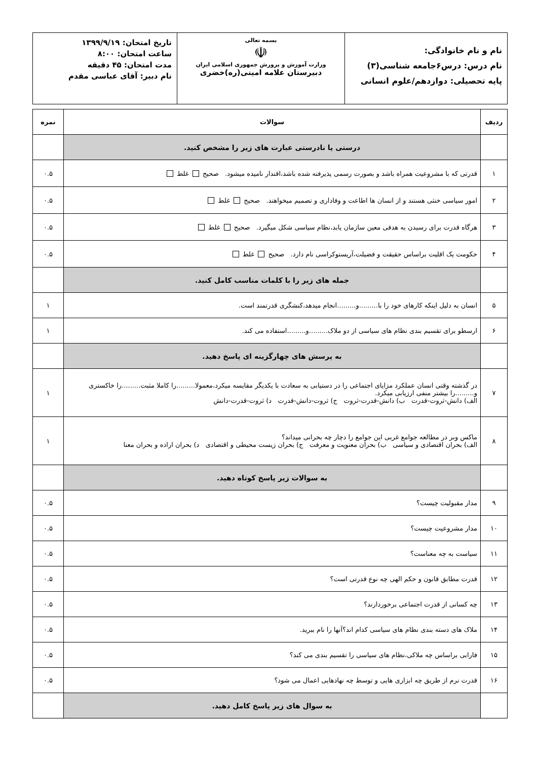| نام و نام خانوادگی: نام درس: درس۶جامعه شناسی(۳) پایه تحصیلی: دوازدهم/علوم انسانی | بسمه تعالی ☫ وزارت آموزش و پرورش جمهوری اسلامی ایران دبیرستان علامه امینی(ره)خضری | تاریخ امتحان: ۱۳۹۹/۹/۱۹ ساعت امتحان: ۸:۰۰ مدت امتحان: ۴۵ دقیقه نام دبیر: آقای عباسی مقدم |
| ردیف | سوالات | نمره |
| --- | --- | --- |
| | درستی یا نادرستی عبارت های زیر را مشخص کنید. | |
| ۱ | قدرتی که با مشروعیت همراه باشد و بصورت رسمی پذیرفته شده باشد،اقتدار نامیده میشود. صحیح غلط | ۰.۵ |
| ۲ | امور سیاسی خنثی هستند و از انسان ها اطاعت و وفاداری و تصمیم میخواهند. صحیح غلط | ۰.۵ |
| ۳ | هرگاه قدرت برای رسیدن به هدفی معین سازمان یابد،نظام سیاسی شکل میگیرد. صحیح غلط | ۰.۵ |
| ۴ | حکومت یک اقلیت براساس حقیقت و فضیلت،آریستوکراسی نام دارد. صحیح غلط | ۰.۵ |
| | جمله های زیر را با کلمات مناسب کامل کنید. | |
| ۵ | انسان به دلیل اینکه کارهای خود را با.........و.........انجام میدهد،کنشگری قدرتمند است. | ۱ |
| ۶ | ارسطو برای تقسیم بندی نظام های سیاسی از دو ملاک.........و.........استفاده می کند. | ۱ |
| | به پرسش های چهارگزینه ای پاسخ دهید. | |
| ۷ | در گذشته وقتی انسان عملکرد مزایای اجتماعی را در دستیابی به سعادت با یکدیگر مقایسه میکرد،معمولا.........را کاملا مثبت.........را خاکستری و.........را بیشتر منفی ارزیابی میکرد. الف) دانش-ثروت-قدرت ب) دانش-قدرت-ثروت ج) ثروت-دانش-قدرت د) ثروت-قدرت-دانش | ۱ |
| ۸ | ماکس وبر در مطالعه جوامع غربی این جوامع را دچار چه بحرانی میداند؟ الف) بحران اقتصادی و سیاسی ب) بحران معنویت و معرفت ج) بحران زیست محیطی و اقتصادی د) بحران اراده و بحران معنا | ۱ |
| | به سوالات زیر پاسخ کوتاه دهید. | |
| ۹ | مدار مقبولیت چیست؟ | ۰.۵ |
| ۱۰ | مدار مشروعیت چیست؟ | ۰.۵ |
| ۱۱ | سیاست به چه معناست؟ | ۰.۵ |
| ۱۲ | قدرت مطابق قانون و حکم الهی چه نوع قدرتی است؟ | ۰.۵ |
| ۱۳ | چه کسانی از قدرت اجتماعی برخوردارند؟ | ۰.۵ |
| ۱۴ | ملاک های دسته بندی نظام های سیاسی کدام اند؟آنها را نام ببرید. | ۰.۵ |
| ۱۵ | فارابی براساس چه ملاکی،نظام های سیاسی را تقسیم بندی می کند؟ | ۰.۵ |
| ۱۶ | قدرت نرم از طریق چه ابزاری هایی و توسط چه نهادهایی اعمال می شود؟ | ۰.۵ |
| | به سوال های زیر پاسخ کامل دهید. | |